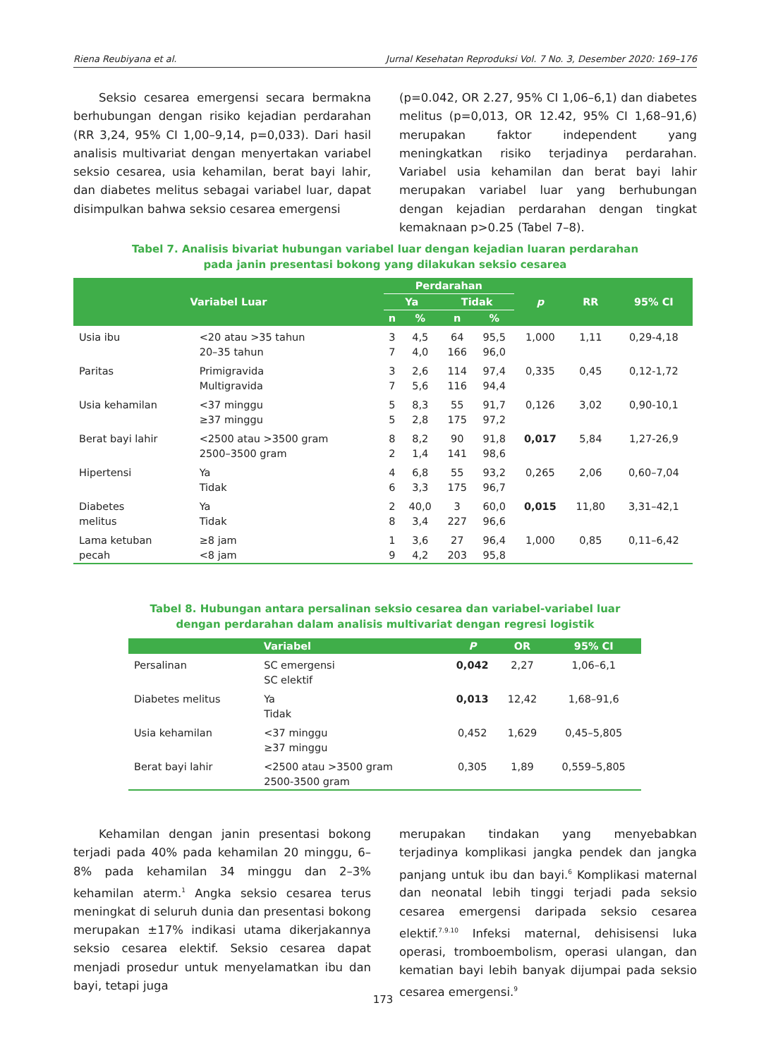Riena Reubiyana et al. Jurnal Kesehatan Reproduksi Vol. 7 No. 3, Desember 2020: 169–176
Seksio cesarea emergensi secara bermakna berhubungan dengan risiko kejadian perdarahan (RR 3,24, 95% CI 1,00–9,14, p=0,033). Dari hasil analisis multivariat dengan menyertakan variabel seksio cesarea, usia kehamilan, berat bayi lahir, dan diabetes melitus sebagai variabel luar, dapat disimpulkan bahwa seksio cesarea emergensi
(p=0.042, OR 2.27, 95% CI 1,06–6,1) dan diabetes melitus (p=0,013, OR 12.42, 95% CI 1,68–91,6) merupakan faktor independent yang meningkatkan risiko terjadinya perdarahan. Variabel usia kehamilan dan berat bayi lahir merupakan variabel luar yang berhubungan dengan kejadian perdarahan dengan tingkat kemaknaan p>0.25 (Tabel 7–8).
Tabel 7. Analisis bivariat hubungan variabel luar dengan kejadian luaran perdarahan
pada janin presentasi bokong yang dilakukan seksio cesarea
| Variabel Luar | | Perdarahan | | | | p | RR | 95% CI |
| --- | --- | --- | --- | --- | --- | --- | --- | --- |
| | | Ya | | Tidak | | | | |
| | | n | % | n | % | | | |
| Usia ibu | <20 atau >35 tahun 20–35 tahun | 3 7 | 4,5 4,0 | 64 166 | 95,5 96,0 | 1,000 | 1,11 | 0,29-4,18 |
| Paritas | Primigravida Multigravida | 3 7 | 2,6 5,6 | 114 116 | 97,4 94,4 | 0,335 | 0,45 | 0,12-1,72 |
| Usia kehamilan | <37 minggu ≥37 minggu | 5 5 | 8,3 2,8 | 55 175 | 91,7 97,2 | 0,126 | 3,02 | 0,90-10,1 |
| Berat bayi lahir | <2500 atau >3500 gram 2500–3500 gram | 8 2 | 8,2 1,4 | 90 141 | 91,8 98,6 | 0,017 | 5,84 | 1,27-26,9 |
| Hipertensi | Ya Tidak | 4 6 | 6,8 3,3 | 55 175 | 93,2 96,7 | 0,265 | 2,06 | 0,60–7,04 |
| Diabetes melitus | Ya Tidak | 2 8 | 40,0 3,4 | 3 227 | 60,0 96,6 | 0,015 | 11,80 | 3,31–42,1 |
| Lama ketuban pecah | ≥8 jam <8 jam | 1 9 | 3,6 4,2 | 27 203 | 96,4 95,8 | 1,000 | 0,85 | 0,11–6,42 |
Tabel 8. Hubungan antara persalinan seksio cesarea dan variabel-variabel luar
dengan perdarahan dalam analisis multivariat dengan regresi logistik
| Variabel | | P | OR | 95% CI |
| --- | --- | --- | --- | --- |
| Persalinan | SC emergensi SC elektif | 0,042 | 2,27 | 1,06–6,1 |
| Diabetes melitus | Ya Tidak | 0,013 | 12,42 | 1,68–91,6 |
| Usia kehamilan | <37 minggu ≥37 minggu | 0,452 | 1,629 | 0,45–5,805 |
| Berat bayi lahir | <2500 atau >3500 gram 2500-3500 gram | 0,305 | 1,89 | 0,559–5,805 |
Kehamilan dengan janin presentasi bokong terjadi pada 40% pada kehamilan 20 minggu, 6–8% pada kehamilan 34 minggu dan 2–3% kehamilan aterm.<sup>1</sup> Angka seksio cesarea terus meningkat di seluruh dunia dan presentasi bokong merupakan ±17% indikasi utama dikerjakannya seksio cesarea elektif. Seksio cesarea dapat menjadi prosedur untuk menyelamatkan ibu dan bayi, tetapi juga
merupakan tindakan yang menyebabkan terjadinya komplikasi jangka pendek dan jangka panjang untuk ibu dan bayi.<sup>6</sup> Komplikasi maternal dan neonatal lebih tinggi terjadi pada seksio cesarea emergensi daripada seksio cesarea elektif.<sup>7.9.10</sup> Infeksi maternal, dehisisensi luka operasi, tromboembolism, operasi ulangan, dan kematian bayi lebih banyak dijumpai pada seksio cesarea emergensi.<sup>9</sup>
173